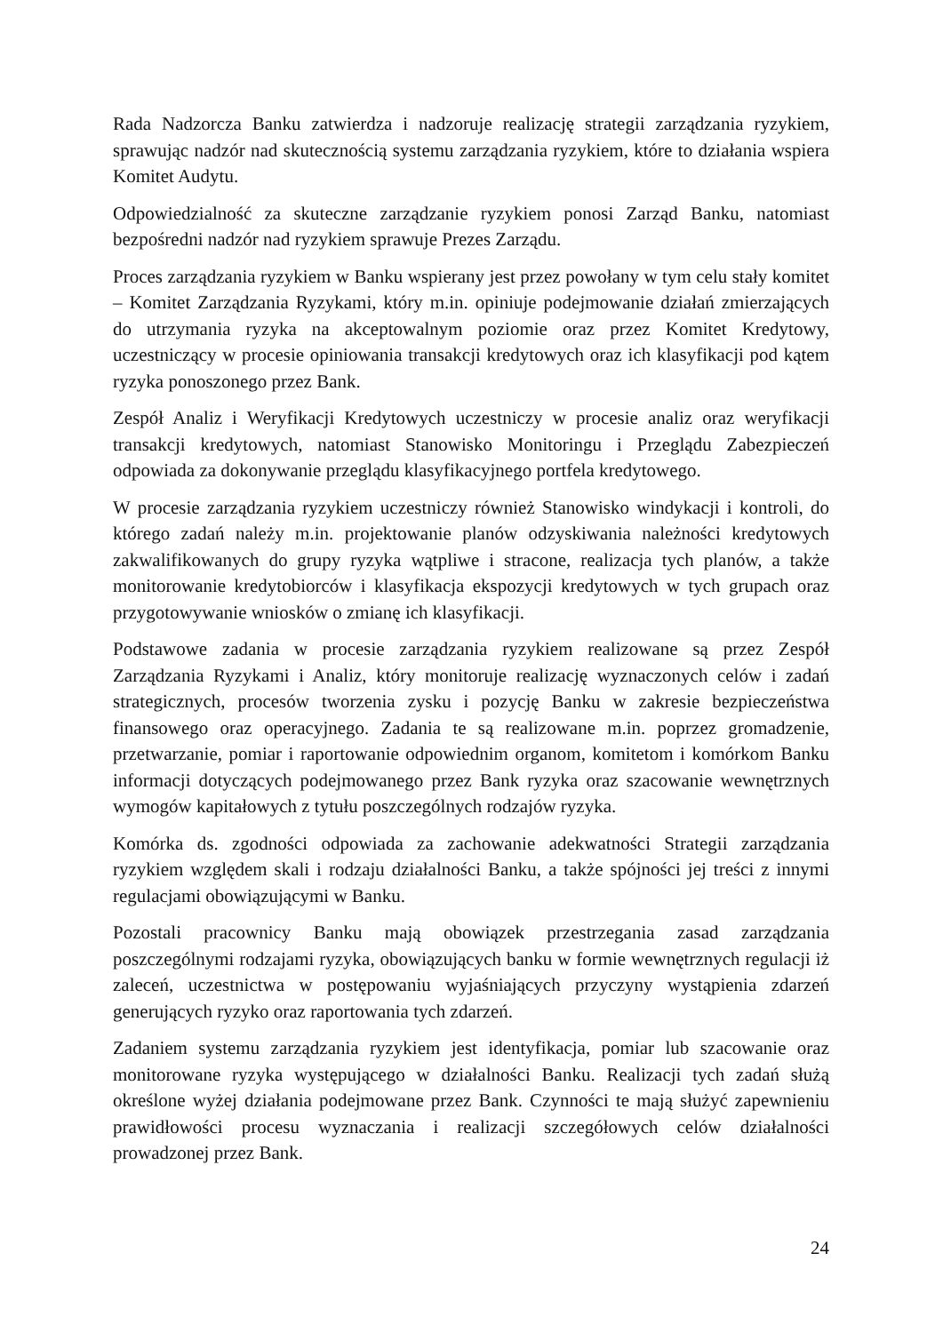Rada Nadzorcza Banku zatwierdza i nadzoruje realizację strategii zarządzania ryzykiem, sprawując nadzór nad skutecznością systemu zarządzania ryzykiem, które to działania wspiera Komitet Audytu.
Odpowiedzialność za skuteczne zarządzanie ryzykiem ponosi Zarząd Banku, natomiast bezpośredni nadzór nad ryzykiem sprawuje Prezes Zarządu.
Proces zarządzania ryzykiem w Banku wspierany jest przez powołany w tym celu stały komitet – Komitet Zarządzania Ryzykami, który m.in. opiniuje podejmowanie działań zmierzających do utrzymania ryzyka na akceptowalnym poziomie oraz przez Komitet Kredytowy, uczestniczący w procesie opiniowania transakcji kredytowych oraz ich klasyfikacji pod kątem ryzyka ponoszonego przez Bank.
Zespół Analiz i Weryfikacji Kredytowych uczestniczy w procesie analiz oraz weryfikacji transakcji kredytowych, natomiast Stanowisko Monitoringu i Przeglądu Zabezpieczeń odpowiada za dokonywanie przeglądu klasyfikacyjnego portfela kredytowego.
W procesie zarządzania ryzykiem uczestniczy również Stanowisko windykacji i kontroli, do którego zadań należy m.in. projektowanie planów odzyskiwania należności kredytowych zakwalifikowanych do grupy ryzyka wątpliwe i stracone, realizacja tych planów, a także monitorowanie kredytobiorców i klasyfikacja ekspozycji kredytowych w tych grupach oraz przygotowywanie wniosków o zmianę ich klasyfikacji.
Podstawowe zadania w procesie zarządzania ryzykiem realizowane są przez Zespół Zarządzania Ryzykami i Analiz, który monitoruje realizację wyznaczonych celów i zadań strategicznych, procesów tworzenia zysku i pozycję Banku w zakresie bezpieczeństwa finansowego oraz operacyjnego. Zadania te są realizowane m.in. poprzez gromadzenie, przetwarzanie, pomiar i raportowanie odpowiednim organom, komitetom i komórkom Banku informacji dotyczących podejmowanego przez Bank ryzyka oraz szacowanie wewnętrznych wymogów kapitałowych z tytułu poszczególnych rodzajów ryzyka.
Komórka ds. zgodności odpowiada za zachowanie adekwatności Strategii zarządzania ryzykiem względem skali i rodzaju działalności Banku, a także spójności jej treści z innymi regulacjami obowiązującymi w Banku.
Pozostali pracownicy Banku mają obowiązek przestrzegania zasad zarządzania poszczególnymi rodzajami ryzyka, obowiązujących banku w formie wewnętrznych regulacji iż zaleceń, uczestnictwa w postępowaniu wyjaśniających przyczyny wystąpienia zdarzeń generujących ryzyko oraz raportowania tych zdarzeń.
Zadaniem systemu zarządzania ryzykiem jest identyfikacja, pomiar lub szacowanie oraz monitorowane ryzyka występującego w działalności Banku. Realizacji tych zadań służą określone wyżej działania podejmowane przez Bank. Czynności te mają służyć zapewnieniu prawidłowości procesu wyznaczania i realizacji szczegółowych celów działalności prowadzonej przez Bank.
24